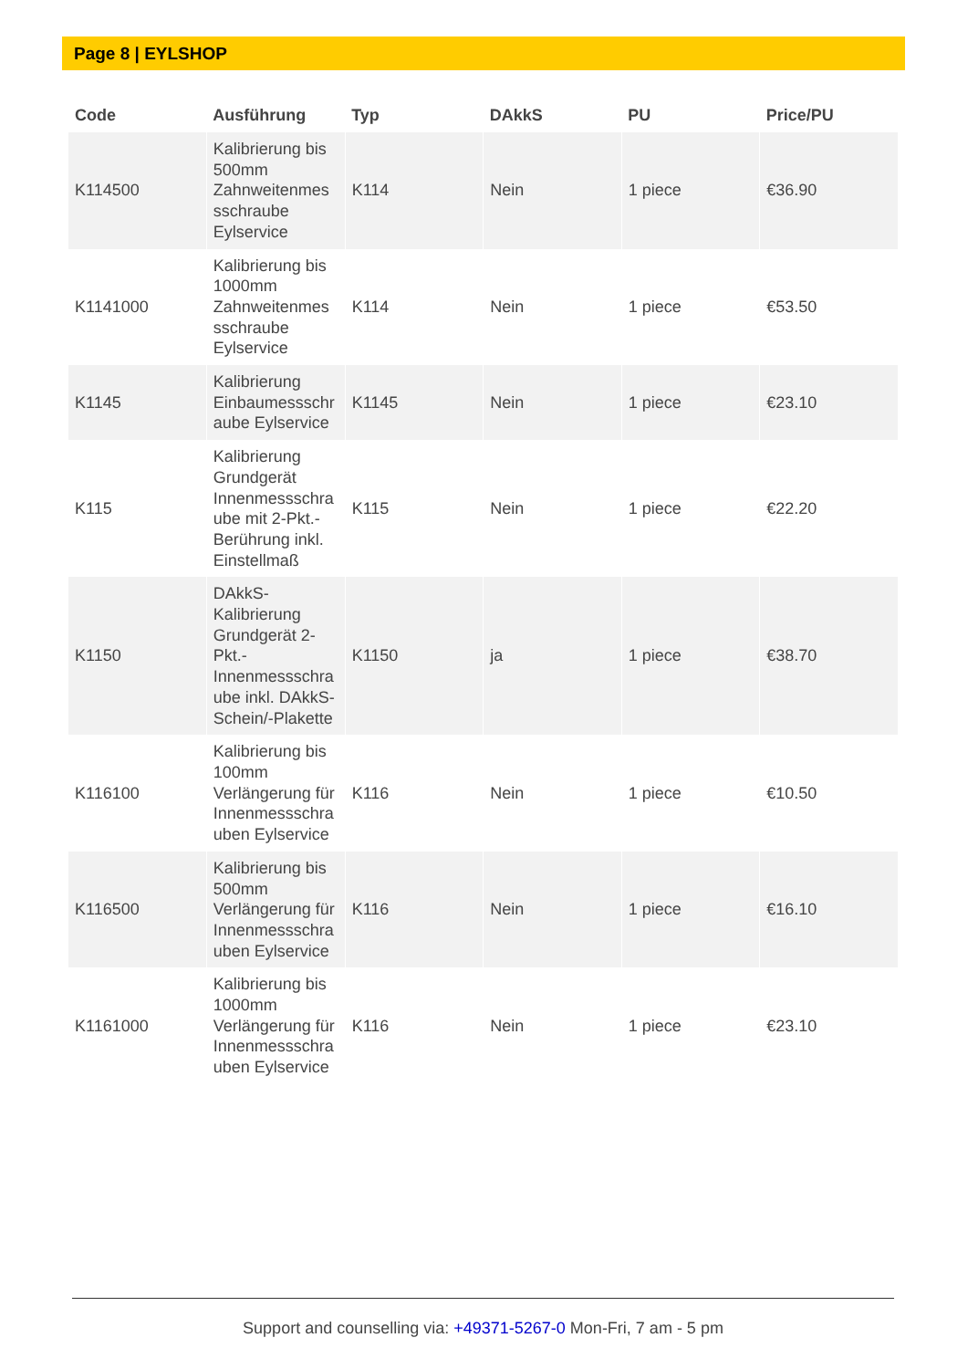Page 8 | EYLSHOP
| Code | Ausführung | Typ | DAkkS | PU | Price/PU |
| --- | --- | --- | --- | --- | --- |
| K114500 | Kalibrierung bis 500mm Zahnweitenmes sschraube Eylservice | K114 | Nein | 1 piece | €36.90 |
| K1141000 | Kalibrierung bis 1000mm Zahnweitenmes sschraube Eylservice | K114 | Nein | 1 piece | €53.50 |
| K1145 | Kalibrierung Einbaumessschr aube Eylservice | K1145 | Nein | 1 piece | €23.10 |
| K115 | Kalibrierung Grundgerät Innenmessschra ube mit 2-Pkt.-Berührung inkl. Einstellmaß | K115 | Nein | 1 piece | €22.20 |
| K1150 | DAkkS-Kalibrierung Grundgerät 2-Pkt.-Innenmessschra ube inkl. DAkkS-Schein/-Plakette | K1150 | ja | 1 piece | €38.70 |
| K116100 | Kalibrierung bis 100mm Verlängerung für Innenmessschra uben Eylservice | K116 | Nein | 1 piece | €10.50 |
| K116500 | Kalibrierung bis 500mm Verlängerung für Innenmessschra uben Eylservice | K116 | Nein | 1 piece | €16.10 |
| K1161000 | Kalibrierung bis 1000mm Verlängerung für Innenmessschra uben Eylservice | K116 | Nein | 1 piece | €23.10 |
Support and counselling via: +49371-5267-0 Mon-Fri, 7 am - 5 pm